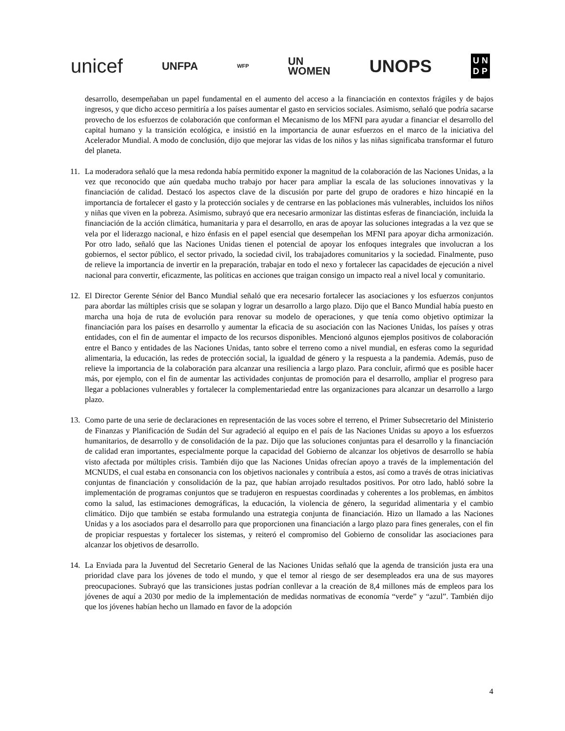unicef UNFPA WFP UN
WOMEN UNOPS U N
D P
desarrollo, desempeñaban un papel fundamental en el aumento del acceso a la financiación en contextos frágiles y de bajos ingresos, y que dicho acceso permitiría a los países aumentar el gasto en servicios sociales. Asimismo, señaló que podría sacarse provecho de los esfuerzos de colaboración que conforman el Mecanismo de los MFNI para ayudar a financiar el desarrollo del capital humano y la transición ecológica, e insistió en la importancia de aunar esfuerzos en el marco de la iniciativa del Acelerador Mundial. A modo de conclusión, dijo que mejorar las vidas de los niños y las niñas significaba transformar el futuro del planeta.
11. La moderadora señaló que la mesa redonda había permitido exponer la magnitud de la colaboración de las Naciones Unidas, a la vez que reconocido que aún quedaba mucho trabajo por hacer para ampliar la escala de las soluciones innovativas y la financiación de calidad. Destacó los aspectos clave de la discusión por parte del grupo de oradores e hizo hincapié en la importancia de fortalecer el gasto y la protección sociales y de centrarse en las poblaciones más vulnerables, incluidos los niños y niñas que viven en la pobreza. Asimismo, subrayó que era necesario armonizar las distintas esferas de financiación, incluida la financiación de la acción climática, humanitaria y para el desarrollo, en aras de apoyar las soluciones integradas a la vez que se vela por el liderazgo nacional, e hizo énfasis en el papel esencial que desempeñan los MFNI para apoyar dicha armonización. Por otro lado, señaló que las Naciones Unidas tienen el potencial de apoyar los enfoques integrales que involucran a los gobiernos, el sector público, el sector privado, la sociedad civil, los trabajadores comunitarios y la sociedad. Finalmente, puso de relieve la importancia de invertir en la preparación, trabajar en todo el nexo y fortalecer las capacidades de ejecución a nivel nacional para convertir, eficazmente, las políticas en acciones que traigan consigo un impacto real a nivel local y comunitario.
12. El Director Gerente Sénior del Banco Mundial señaló que era necesario fortalecer las asociaciones y los esfuerzos conjuntos para abordar las múltiples crisis que se solapan y lograr un desarrollo a largo plazo. Dijo que el Banco Mundial había puesto en marcha una hoja de ruta de evolución para renovar su modelo de operaciones, y que tenía como objetivo optimizar la financiación para los países en desarrollo y aumentar la eficacia de su asociación con las Naciones Unidas, los países y otras entidades, con el fin de aumentar el impacto de los recursos disponibles. Mencionó algunos ejemplos positivos de colaboración entre el Banco y entidades de las Naciones Unidas, tanto sobre el terreno como a nivel mundial, en esferas como la seguridad alimentaria, la educación, las redes de protección social, la igualdad de género y la respuesta a la pandemia. Además, puso de relieve la importancia de la colaboración para alcanzar una resiliencia a largo plazo. Para concluir, afirmó que es posible hacer más, por ejemplo, con el fin de aumentar las actividades conjuntas de promoción para el desarrollo, ampliar el progreso para llegar a poblaciones vulnerables y fortalecer la complementariedad entre las organizaciones para alcanzar un desarrollo a largo plazo.
13. Como parte de una serie de declaraciones en representación de las voces sobre el terreno, el Primer Subsecretario del Ministerio de Finanzas y Planificación de Sudán del Sur agradeció al equipo en el país de las Naciones Unidas su apoyo a los esfuerzos humanitarios, de desarrollo y de consolidación de la paz. Dijo que las soluciones conjuntas para el desarrollo y la financiación de calidad eran importantes, especialmente porque la capacidad del Gobierno de alcanzar los objetivos de desarrollo se había visto afectada por múltiples crisis. También dijo que las Naciones Unidas ofrecían apoyo a través de la implementación del MCNUDS, el cual estaba en consonancia con los objetivos nacionales y contribuía a estos, así como a través de otras iniciativas conjuntas de financiación y consolidación de la paz, que habían arrojado resultados positivos. Por otro lado, habló sobre la implementación de programas conjuntos que se tradujeron en respuestas coordinadas y coherentes a los problemas, en ámbitos como la salud, las estimaciones demográficas, la educación, la violencia de género, la seguridad alimentaria y el cambio climático. Dijo que también se estaba formulando una estrategia conjunta de financiación. Hizo un llamado a las Naciones Unidas y a los asociados para el desarrollo para que proporcionen una financiación a largo plazo para fines generales, con el fin de propiciar respuestas y fortalecer los sistemas, y reiteró el compromiso del Gobierno de consolidar las asociaciones para alcanzar los objetivos de desarrollo.
14. La Enviada para la Juventud del Secretario General de las Naciones Unidas señaló que la agenda de transición justa era una prioridad clave para los jóvenes de todo el mundo, y que el temor al riesgo de ser desempleados era una de sus mayores preocupaciones. Subrayó que las transiciones justas podrían conllevar a la creación de 8,4 millones más de empleos para los jóvenes de aquí a 2030 por medio de la implementación de medidas normativas de economía “verde” y “azul”. También dijo que los jóvenes habían hecho un llamado en favor de la adopción
4